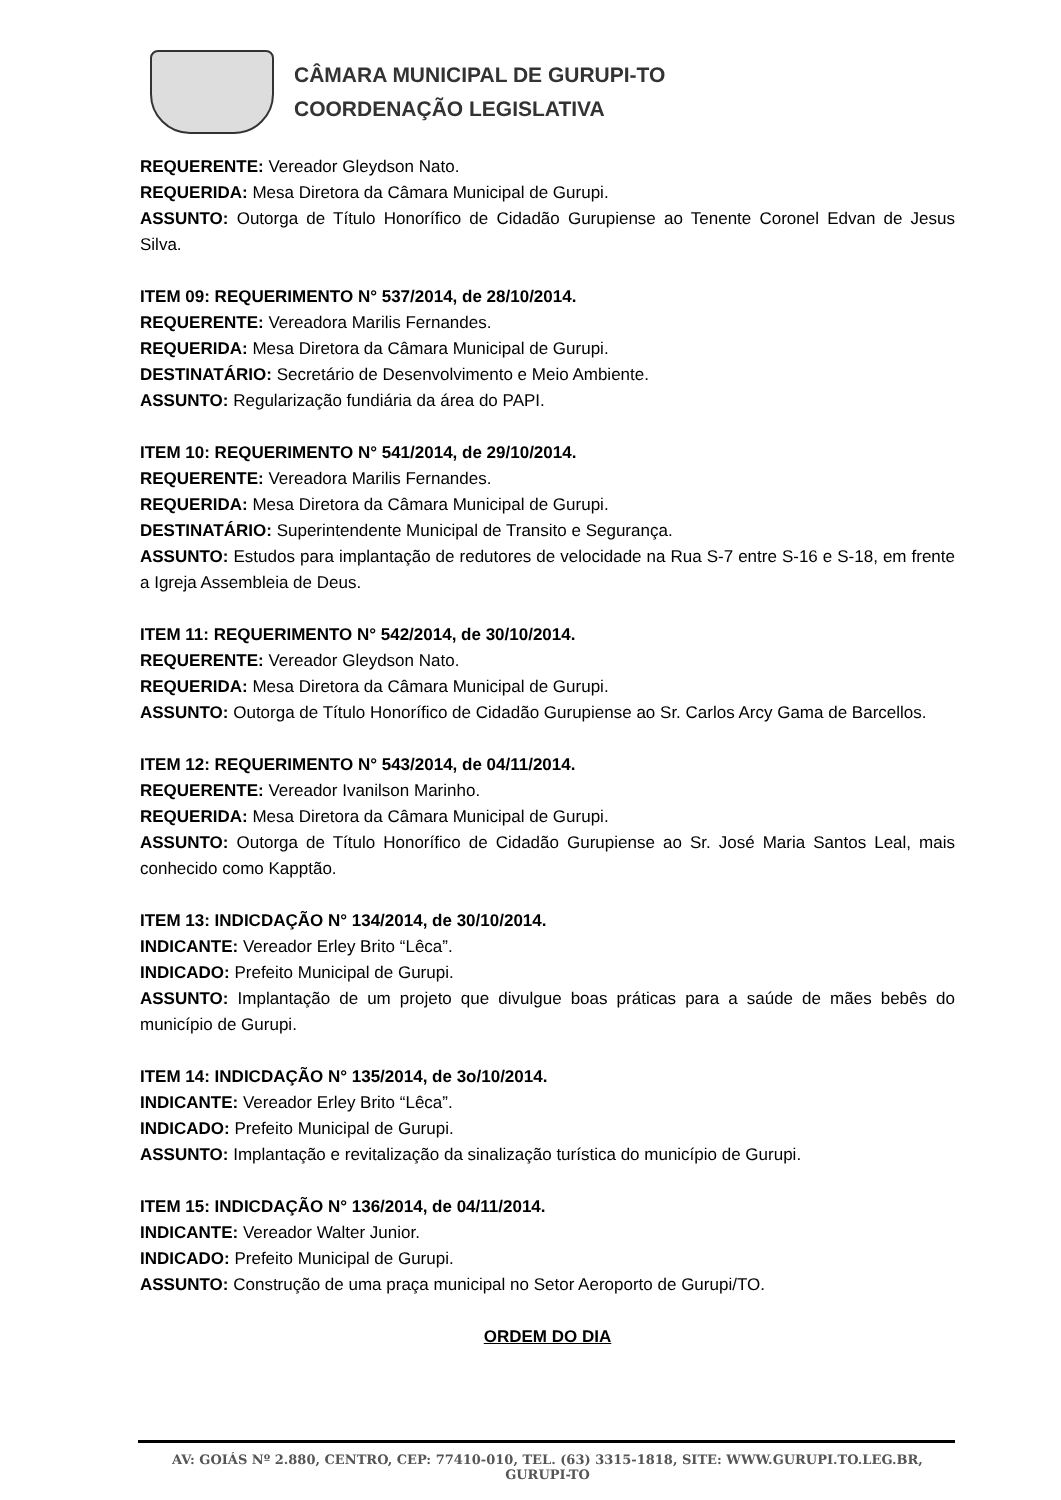CÂMARA MUNICIPAL DE GURUPI-TO
COORDENAÇÃO LEGISLATIVA
REQUERENTE: Vereador Gleydson Nato.
REQUERIDA: Mesa Diretora da Câmara Municipal de Gurupi.
ASSUNTO: Outorga de Título Honorífico de Cidadão Gurupiense ao Tenente Coronel Edvan de Jesus Silva.
ITEM 09: REQUERIMENTO N° 537/2014, de 28/10/2014.
REQUERENTE: Vereadora Marilis Fernandes.
REQUERIDA: Mesa Diretora da Câmara Municipal de Gurupi.
DESTINATÁRIO: Secretário de Desenvolvimento e Meio Ambiente.
ASSUNTO: Regularização fundiária da área do PAPI.
ITEM 10: REQUERIMENTO N° 541/2014, de 29/10/2014.
REQUERENTE: Vereadora Marilis Fernandes.
REQUERIDA: Mesa Diretora da Câmara Municipal de Gurupi.
DESTINATÁRIO: Superintendente Municipal de Transito e Segurança.
ASSUNTO: Estudos para implantação de redutores de velocidade na Rua S-7 entre S-16 e S-18, em frente a Igreja Assembleia de Deus.
ITEM 11: REQUERIMENTO N° 542/2014, de 30/10/2014.
REQUERENTE: Vereador Gleydson Nato.
REQUERIDA: Mesa Diretora da Câmara Municipal de Gurupi.
ASSUNTO: Outorga de Título Honorífico de Cidadão Gurupiense ao Sr. Carlos Arcy Gama de Barcellos.
ITEM 12: REQUERIMENTO N° 543/2014, de 04/11/2014.
REQUERENTE: Vereador Ivanilson Marinho.
REQUERIDA: Mesa Diretora da Câmara Municipal de Gurupi.
ASSUNTO: Outorga de Título Honorífico de Cidadão Gurupiense ao Sr. José Maria Santos Leal, mais conhecido como Kapptão.
ITEM 13: INDICDAÇÃO N° 134/2014, de 30/10/2014.
INDICANTE: Vereador Erley Brito “Lêca”.
INDICADO: Prefeito Municipal de Gurupi.
ASSUNTO: Implantação de um projeto que divulgue boas práticas para a saúde de mães bebês do município de Gurupi.
ITEM 14: INDICDAÇÃO N° 135/2014, de 3o/10/2014.
INDICANTE: Vereador Erley Brito “Lêca”.
INDICADO: Prefeito Municipal de Gurupi.
ASSUNTO: Implantação e revitalização da sinalização turística do município de Gurupi.
ITEM 15: INDICDAÇÃO N° 136/2014, de 04/11/2014.
INDICANTE: Vereador Walter Junior.
INDICADO: Prefeito Municipal de Gurupi.
ASSUNTO: Construção de uma praça municipal no Setor Aeroporto de Gurupi/TO.
ORDEM DO DIA
AV: GOIÁS Nº 2.880, CENTRO, CEP: 77410-010, TEL. (63) 3315-1818, SITE: WWW.GURUPI.TO.LEG.BR, GURUPI-TO